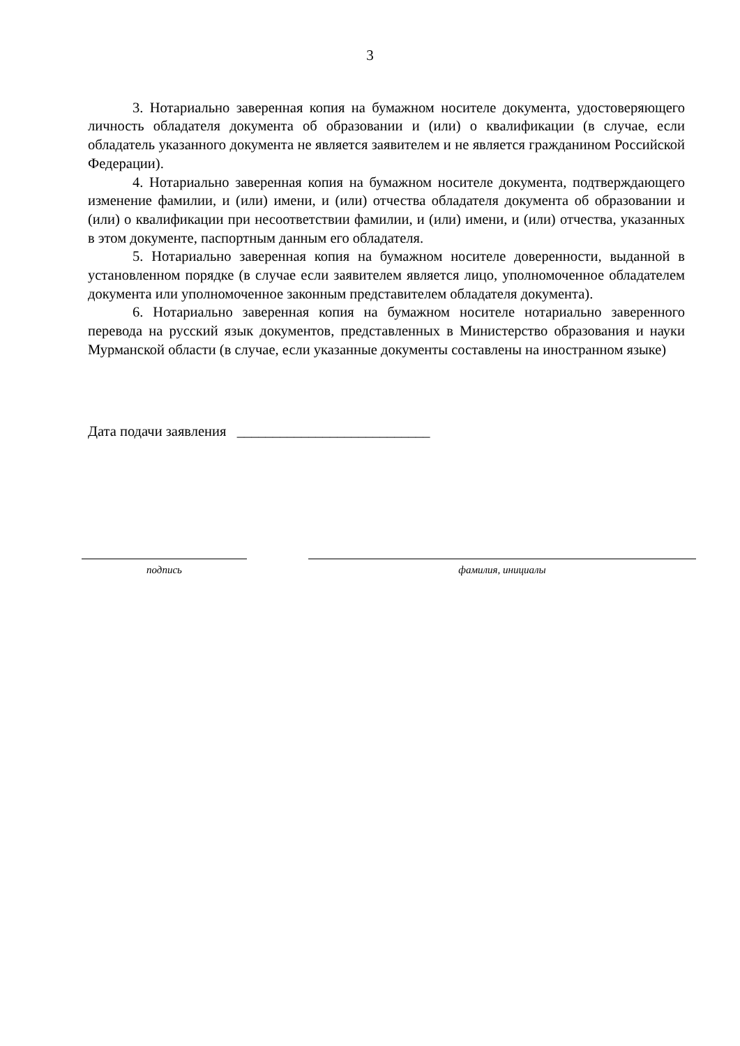3
3. Нотариально заверенная копия на бумажном носителе документа, удостоверяющего личность обладателя документа об образовании и (или) о квалификации (в случае, если обладатель указанного документа не является заявителем и не является гражданином Российской Федерации).
4. Нотариально заверенная копия на бумажном носителе документа, подтверждающего изменение фамилии, и (или) имени, и (или) отчества обладателя документа об образовании и (или) о квалификации при несоответствии фамилии, и (или) имени, и (или) отчества, указанных в этом документе, паспортным данным его обладателя.
5. Нотариально заверенная копия на бумажном носителе доверенности, выданной в установленном порядке (в случае если заявителем является лицо, уполномоченное обладателем документа или уполномоченное законным представителем обладателя документа).
6. Нотариально заверенная копия на бумажном носителе нотариально заверенного перевода на русский язык документов, представленных в Министерство образования и науки Мурманской области (в случае, если указанные документы составлены на иностранном языке)
Дата подачи заявления ___________________________
подпись фамилия, инициалы